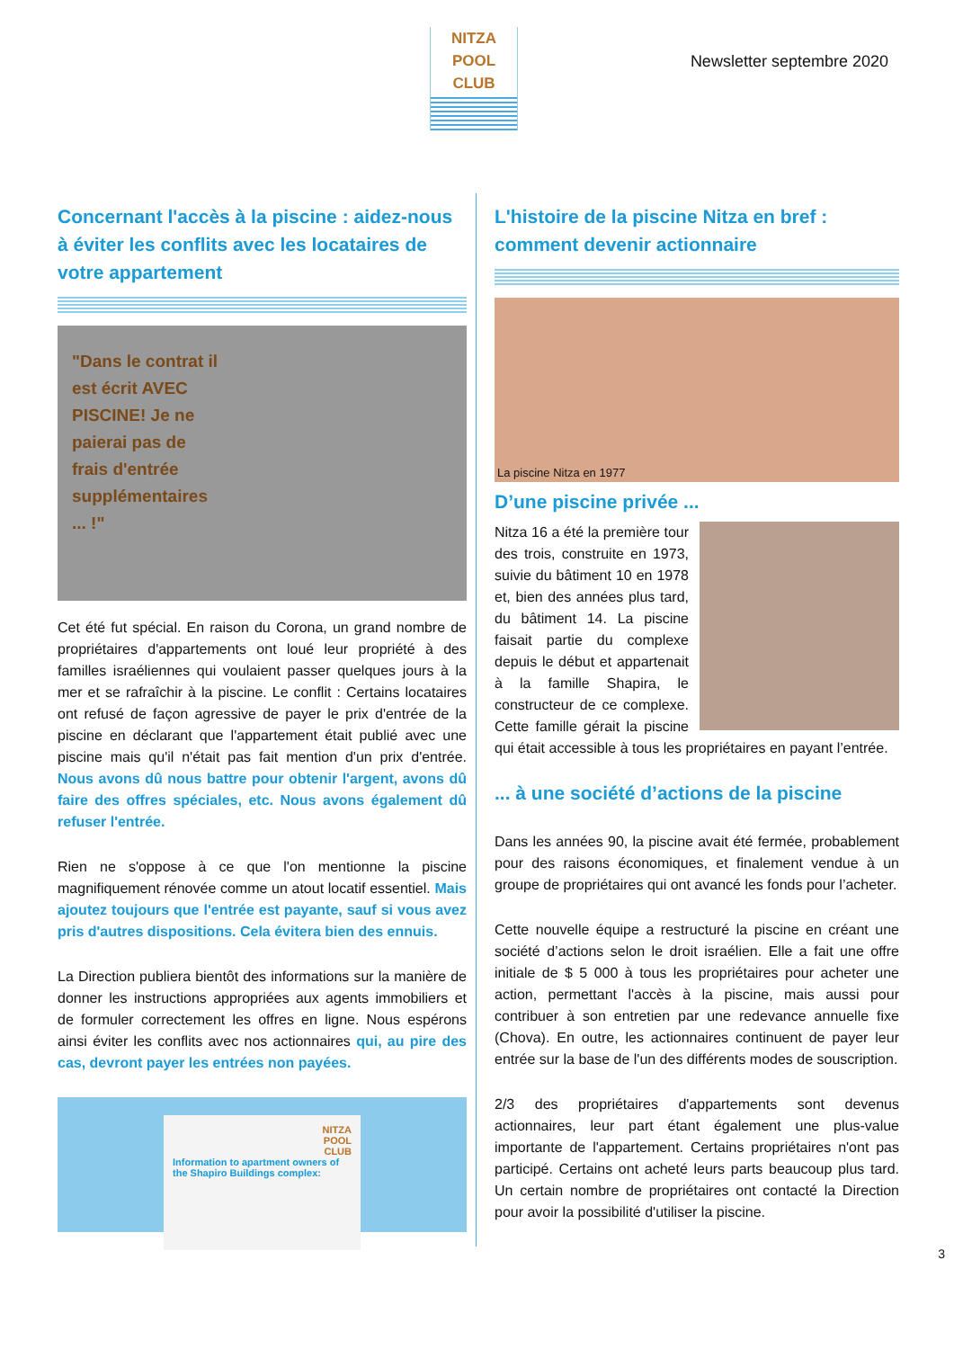NITZA
POOL
CLUB
Newsletter septembre 2020
Concernant l'accès à la piscine : aidez-nous à éviter les conflits avec les locataires de votre appartement
"Dans le contrat il
est écrit AVEC
PISCINE! Je ne
paierai pas de
frais d'entrée
supplémentaires
... !"
Cet été fut spécial. En raison du Corona, un grand nombre de propriétaires d'appartements ont loué leur propriété à des familles israéliennes qui voulaient passer quelques jours à la mer et se rafraîchir à la piscine. Le conflit : Certains locataires ont refusé de façon agressive de payer le prix d'entrée de la piscine en déclarant que l'appartement était publié avec une piscine mais qu'il n'était pas fait mention d'un prix d'entrée. Nous avons dû nous battre pour obtenir l'argent, avons dû faire des offres spéciales, etc. Nous avons également dû refuser l'entrée.
Rien ne s'oppose à ce que l'on mentionne la piscine magnifiquement rénovée comme un atout locatif essentiel. Mais ajoutez toujours que l'entrée est payante, sauf si vous avez pris d'autres dispositions. Cela évitera bien des ennuis.
La Direction publiera bientôt des informations sur la manière de donner les instructions appropriées aux agents immobiliers et de formuler correctement les offres en ligne. Nous espérons ainsi éviter les conflits avec nos actionnaires qui, au pire des cas, devront payer les entrées non payées.
NITZA
POOL
CLUB
Information to apartment owners of the Shapiro Buildings complex:
L'histoire de la piscine Nitza en bref : comment devenir actionnaire
La piscine Nitza en 1977
D’une piscine privée ...
Nitza 16 a été la première tour des trois, construite en 1973, suivie du bâtiment 10 en 1978 et, bien des années plus tard, du bâtiment 14. La piscine faisait partie du complexe depuis le début et appartenait à la famille Shapira, le constructeur de ce complexe. Cette famille gérait la piscine qui était accessible à tous les propriétaires en payant l’entrée.
... à une société d’actions de la piscine
Dans les années 90, la piscine avait été fermée, probablement pour des raisons économiques, et finalement vendue à un groupe de propriétaires qui ont avancé les fonds pour l’acheter.
Cette nouvelle équipe a restructuré la piscine en créant une société d’actions selon le droit israélien. Elle a fait une offre initiale de $ 5 000 à tous les propriétaires pour acheter une action, permettant l'accès à la piscine, mais aussi pour contribuer à son entretien par une redevance annuelle fixe (Chova). En outre, les actionnaires continuent de payer leur entrée sur la base de l'un des différents modes de souscription.
2/3 des propriétaires d'appartements sont devenus actionnaires, leur part étant également une plus-value importante de l'appartement. Certains propriétaires n'ont pas participé. Certains ont acheté leurs parts beaucoup plus tard. Un certain nombre de propriétaires ont contacté la Direction pour avoir la possibilité d'utiliser la piscine.
3